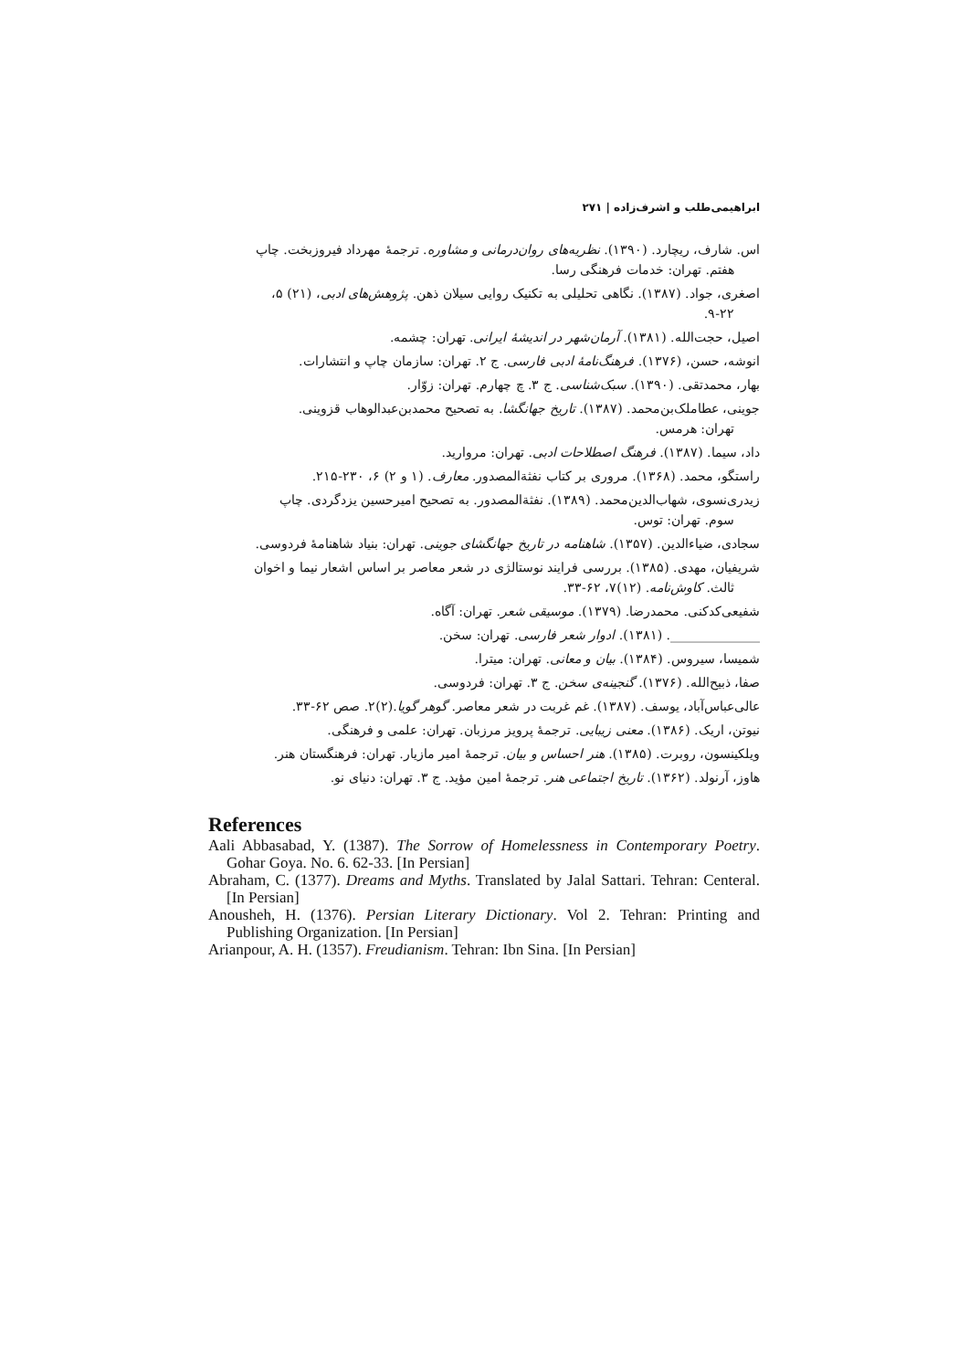ابراهیمی‌طلب و اشرف‌زاده | ۲۷۱
اس. شارف، ریچارد. (۱۳۹۰). نظریه‌های روان‌درمانی و مشاوره. ترجمهٔ مهرداد فیروزبخت. چاپ
هفتم. تهران: خدمات فرهنگی رسا.
اصغری، جواد. (۱۳۸۷). نگاهی تحلیلی به تکنیک روایی سیلان ذهن. پژوهش‌های ادبی، (۲۱) ۵،
۹-۲۲.
اصیل، حجت‌الله. (۱۳۸۱). آرمان‌شهر در اندیشهٔ ایرانی. تهران: چشمه.
انوشه، حسن، (۱۳۷۶). فرهنگ‌نامهٔ ادبی فارسی. ج ۲. تهران: سازمان چاپ و انتشارات.
بهار، محمدتقی. (۱۳۹۰). سبک‌شناسی. ج ۳. چ چهارم. تهران: زوّار.
جوینی، عطاملک‌بن‌محمد. (۱۳۸۷). تاریخ جهانگشا. به تصحیح محمدبن‌عبدالوهاب قزوینی.
تهران: هرمس.
داد، سیما. (۱۳۸۷). فرهنگ اصطلاحات ادبی. تهران: مروارید.
راستگو، محمد. (۱۳۶۸). مروری بر کتاب نفثةالمصدور. معارف. (۱ و ۲) ۶، ۲۳۰-۲۱۵.
زیدری‌نسوی، شهاب‌الدین‌محمد. (۱۳۸۹). نفثةالمصدور. به تصحیح امیرحسین یزدگردی. چاپ
سوم. تهران: توس.
سجادی، ضیاءالدین. (۱۳۵۷). شاهنامه در تاریخ جهانگشای جوینی. تهران: بنیاد شاهنامهٔ فردوسی.
شریفیان، مهدی. (۱۳۸۵). بررسی فرایند نوستالژی در شعر معاصر بر اساس اشعار نیما و اخوان
ثالث. کاوش‌نامه. (۱۲)۷، ۶۲-۳۳.
شفیعی‌کدکنی. محمدرضا. (۱۳۷۹). موسیقی شعر. تهران: آگاه.
______________. (۱۳۸۱). ادوار شعر فارسی. تهران: سخن.
شمیسا، سیروس. (۱۳۸۴). بیان و معانی. تهران: میترا.
صفا، ذبیح‌الله. (۱۳۷۶). گنجینه‌ی سخن. ج ۳. تهران: فردوسی.
عالی‌عباس‌آباد، یوسف. (۱۳۸۷). غم غربت در شعر معاصر. گوهر گویا.(۲)۲. صص ۶۲-۳۳.
نیوتن، اریک. (۱۳۸۶). معنی زیبایی. ترجمهٔ پرویز مرزبان. تهران: علمی و فرهنگی.
ویلکینسون، روبرت. (۱۳۸۵). هنر احساس و بیان. ترجمهٔ امیر مازیار. تهران: فرهنگستان هنر.
هاوز، آرنولد. (۱۳۶۲). تاریخ اجتماعی هنر. ترجمهٔ امین مؤید. ج ۳. تهران: دنیای نو.
References
Aali Abbasabad, Y. (1387). The Sorrow of Homelessness in Contemporary Poetry. Gohar Goya. No. 6. 62-33. [In Persian]
Abraham, C. (1377). Dreams and Myths. Translated by Jalal Sattari. Tehran: Centeral. [In Persian]
Anousheh, H. (1376). Persian Literary Dictionary. Vol 2. Tehran: Printing and Publishing Organization. [In Persian]
Arianpour, A. H. (1357). Freudianism. Tehran: Ibn Sina. [In Persian]